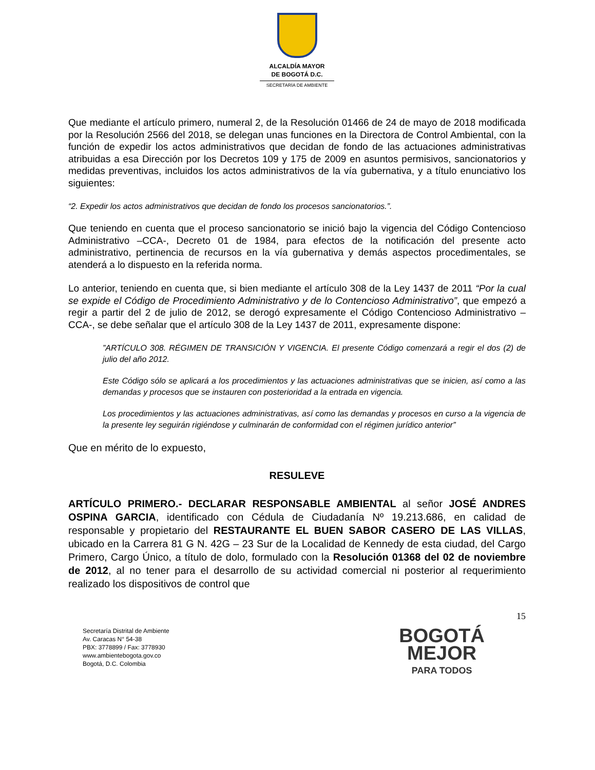ALCALDÍA MAYOR
DE BOGOTÁ D.C.
SECRETARÍA DE AMBIENTE
Que mediante el artículo primero, numeral 2, de la Resolución 01466 de 24 de mayo de 2018 modificada por la Resolución 2566 del 2018, se delegan unas funciones en la Directora de Control Ambiental, con la función de expedir los actos administrativos que decidan de fondo de las actuaciones administrativas atribuidas a esa Dirección por los Decretos 109 y 175 de 2009 en asuntos permisivos, sancionatorios y medidas preventivas, incluidos los actos administrativos de la vía gubernativa, y a título enunciativo los siguientes:
“2. Expedir los actos administrativos que decidan de fondo los procesos sancionatorios.”.
Que teniendo en cuenta que el proceso sancionatorio se inició bajo la vigencia del Código Contencioso Administrativo –CCA-, Decreto 01 de 1984, para efectos de la notificación del presente acto administrativo, pertinencia de recursos en la vía gubernativa y demás aspectos procedimentales, se atenderá a lo dispuesto en la referida norma.
Lo anterior, teniendo en cuenta que, si bien mediante el artículo 308 de la Ley 1437 de 2011 “Por la cual se expide el Código de Procedimiento Administrativo y de lo Contencioso Administrativo”, que empezó a regir a partir del 2 de julio de 2012, se derogó expresamente el Código Contencioso Administrativo –CCA-, se debe señalar que el artículo 308 de la Ley 1437 de 2011, expresamente dispone:
”ARTÍCULO 308. RÉGIMEN DE TRANSICIÓN Y VIGENCIA. El presente Código comenzará a regir el dos (2) de julio del año 2012.
Este Código sólo se aplicará a los procedimientos y las actuaciones administrativas que se inicien, así como a las demandas y procesos que se instauren con posterioridad a la entrada en vigencia.
Los procedimientos y las actuaciones administrativas, así como las demandas y procesos en curso a la vigencia de la presente ley seguirán rigiéndose y culminarán de conformidad con el régimen jurídico anterior”
Que en mérito de lo expuesto,
RESULEVE
ARTÍCULO PRIMERO.- DECLARAR RESPONSABLE AMBIENTAL al señor JOSÉ ANDRES OSPINA GARCIA, identificado con Cédula de Ciudadanía Nº 19.213.686, en calidad de responsable y propietario del RESTAURANTE EL BUEN SABOR CASERO DE LAS VILLAS, ubicado en la Carrera 81 G N. 42G – 23 Sur de la Localidad de Kennedy de esta ciudad, del Cargo Primero, Cargo Único, a título de dolo, formulado con la Resolución 01368 del 02 de noviembre de 2012, al no tener para el desarrollo de su actividad comercial ni posterior al requerimiento realizado los dispositivos de control que
15
Secretaría Distrital de Ambiente
Av. Caracas N° 54-38
PBX: 3778899 / Fax: 3778930
www.ambientebogota.gov.co
Bogotá, D.C. Colombia
BOGOTÁ
MEJOR
PARA TODOS